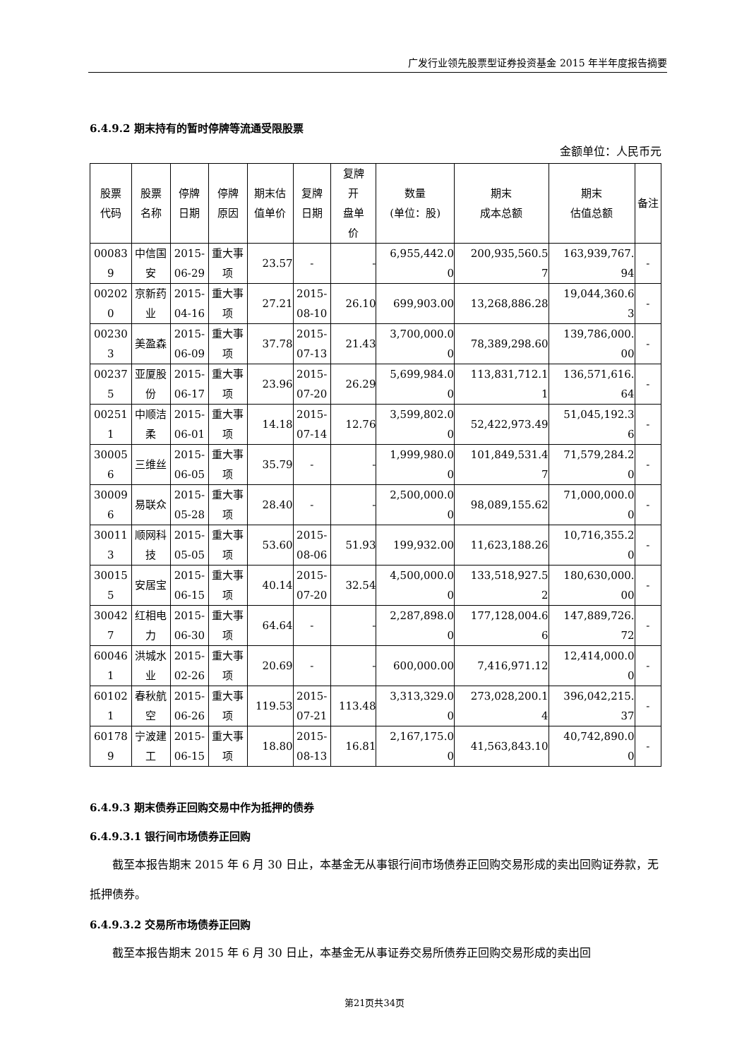广发行业领先股票型证券投资基金 2015 年半年度报告摘要
6.4.9.2 期末持有的暂时停牌等流通受限股票
金额单位：人民币元
| 股票 代码 | 股票 名称 | 停牌 日期 | 停牌 原因 | 期末估 值单价 | 复牌 日期 | 复牌 开 盘单 价 | 数量 (单位：股) | 期末 成本总额 | 期末 估值总额 | 备注 |
| --- | --- | --- | --- | --- | --- | --- | --- | --- | --- | --- |
| 00083 9 | 中信国 安 | 2015- 06-29 | 重大事 项 | 23.57 | - | - | 6,955,442.0 0 | 200,935,560.5 7 | 163,939,767. 94 | - |
| 00202 0 | 京新药 业 | 2015- 04-16 | 重大事 项 | 27.21 | 2015- 08-10 | 26.10 | 699,903.00 | 13,268,886.28 | 19,044,360.6 3 | - |
| 00230 3 | 美盈森 | 2015- 06-09 | 重大事 项 | 37.78 | 2015- 07-13 | 21.43 | 3,700,000.0 0 | 78,389,298.60 | 139,786,000. 00 | - |
| 00237 5 | 亚厦股 份 | 2015- 06-17 | 重大事 项 | 23.96 | 2015- 07-20 | 26.29 | 5,699,984.0 0 | 113,831,712.1 1 | 136,571,616. 64 | - |
| 00251 1 | 中顺洁 柔 | 2015- 06-01 | 重大事 项 | 14.18 | 2015- 07-14 | 12.76 | 3,599,802.0 0 | 52,422,973.49 | 51,045,192.3 6 | - |
| 30005 6 | 三维丝 | 2015- 06-05 | 重大事 项 | 35.79 | - | - | 1,999,980.0 0 | 101,849,531.4 7 | 71,579,284.2 0 | - |
| 30009 6 | 易联众 | 2015- 05-28 | 重大事 项 | 28.40 | - | - | 2,500,000.0 0 | 98,089,155.62 | 71,000,000.0 0 | - |
| 30011 3 | 顺网科 技 | 2015- 05-05 | 重大事 项 | 53.60 | 2015- 08-06 | 51.93 | 199,932.00 | 11,623,188.26 | 10,716,355.2 0 | - |
| 30015 5 | 安居宝 | 2015- 06-15 | 重大事 项 | 40.14 | 2015- 07-20 | 32.54 | 4,500,000.0 0 | 133,518,927.5 2 | 180,630,000. 00 | - |
| 30042 7 | 红相电 力 | 2015- 06-30 | 重大事 项 | 64.64 | - | - | 2,287,898.0 0 | 177,128,004.6 6 | 147,889,726. 72 | - |
| 60046 1 | 洪城水 业 | 2015- 02-26 | 重大事 项 | 20.69 | - | - | 600,000.00 | 7,416,971.12 | 12,414,000.0 0 | - |
| 60102 1 | 春秋航 空 | 2015- 06-26 | 重大事 项 | 119.53 | 2015- 07-21 | 113.48 | 3,313,329.0 0 | 273,028,200.1 4 | 396,042,215. 37 | - |
| 60178 9 | 宁波建 工 | 2015- 06-15 | 重大事 项 | 18.80 | 2015- 08-13 | 16.81 | 2,167,175.0 0 | 41,563,843.10 | 40,742,890.0 0 | - |
6.4.9.3 期末债券正回购交易中作为抵押的债券
6.4.9.3.1 银行间市场债券正回购
截至本报告期末 2015 年 6 月 30 日止，本基金无从事银行间市场债券正回购交易形成的卖出回购证券款，无抵押债券。
6.4.9.3.2 交易所市场债券正回购
截至本报告期末 2015 年 6 月 30 日止，本基金无从事证券交易所债券正回购交易形成的卖出回
第21页共34页